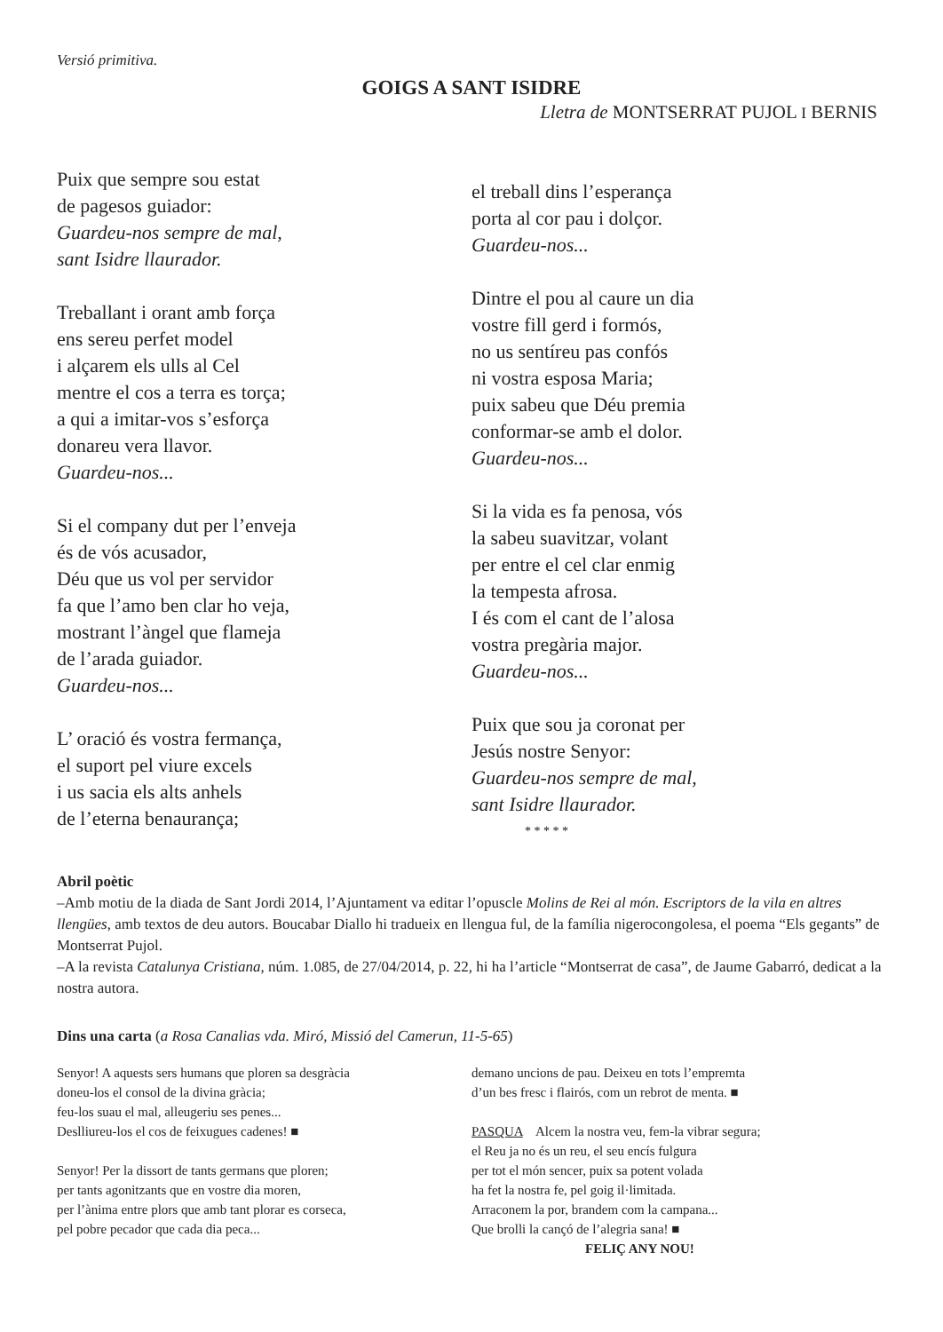Versió primitiva.
GOIGS A SANT ISIDRE
Lletra de MONTSERRAT PUJOL I BERNIS
Puix que sempre sou estat
de pagesos guiador:
Guardeu-nos sempre de mal,
sant Isidre llaurador.
Treballant i orant amb força
ens sereu perfet model
i alçarem els ulls al Cel
mentre el cos a terra es torça;
a qui a imitar-vos s’esforça
donareu vera llavor.
Guardeu-nos...
Si el company dut per l’enveja
és de vós acusador,
Déu que us vol per servidor
fa que l’amo ben clar ho veja,
mostrant l’àngel que flameja
de l’arada guiador.
Guardeu-nos...
L’ oració és vostra fermança,
el suport pel viure excels
i us sacia els alts anhels
de l’eterna benaurança;
el treball dins l’esperança
porta al cor pau i dolçor.
Guardeu-nos...
Dintre el pou al caure un dia
vostre fill gerd i formós,
no us sentíreu pas confós
ni vostra esposa Maria;
puix sabeu que Déu premia
conformar-se amb el dolor.
Guardeu-nos...
Si la vida es fa penosa, vós
la sabeu suavitzar, volant
per entre el cel clar enmig
la tempesta afrosa.
I és com el cant de l’alosa
vostra pregària major.
Guardeu-nos...
Puix que sou ja coronat per
Jesús nostre Senyor:
Guardeu-nos sempre de mal,
sant Isidre llaurador.
* * * * *
Abril poètic
–Amb motiu de la diada de Sant Jordi 2014, l’Ajuntament va editar l’opuscle Molins de Rei al món. Escriptors de la vila en altres llengües, amb textos de deu autors. Boucabar Diallo hi tradueix en llengua ful, de la família nigerocongolesa, el poema “Els gegants” de Montserrat Pujol.
–A la revista Catalunya Cristiana, núm. 1.085, de 27/04/2014, p. 22, hi ha l’article “Montserrat de casa”, de Jaume Gabarró, dedicat a la nostra autora.
Dins una carta (a Rosa Canalias vda. Miró, Missió del Camerun, 11-5-65)
Senyor! A aquests sers humans que ploren sa desgràcia
doneu-los el consol de la divina gràcia;
feu-los suau el mal, alleugeriu ses penes...
Deslliureu-los el cos de feixugues cadenes! ■
Senyor! Per la dissort de tants germans que ploren;
per tants agonitzants que en vostre dia moren,
per l’ànima entre plors que amb tant plorar es corseca,
pel pobre pecador que cada dia peca...
demano uncions de pau. Deixeu en tots l’empremta
d’un bes fresc i flairós, com un rebrot de menta. ■
PASQUA Alcem la nostra veu, fem-la vibrar segura;
el Reu ja no és un reu, el seu encís fulgura
per tot el món sencer, puix sa potent volada
ha fet la nostra fe, pel goig il·limitada.
Arraconem la por, brandem com la campana...
Que brolli la cançó de l’alegria sana! ■
FELIÇ ANY NOU!